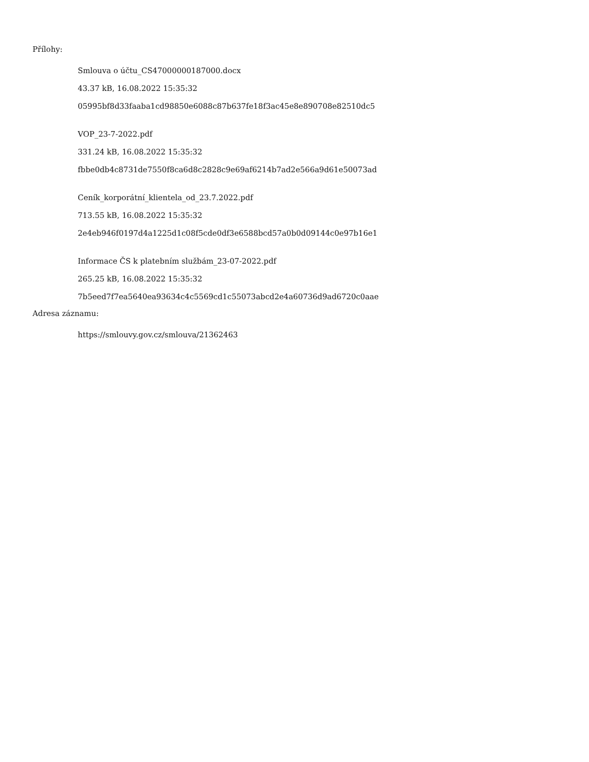Přílohy:
Smlouva o účtu_CS47000000187000.docx
43.37 kB, 16.08.2022 15:35:32
05995bf8d33faaba1cd98850e6088c87b637fe18f3ac45e8e890708e82510dc5
VOP_23-7-2022.pdf
331.24 kB, 16.08.2022 15:35:32
fbbe0db4c8731de7550f8ca6d8c2828c9e69af6214b7ad2e566a9d61e50073ad
Ceník_korporátní_klientela_od_23.7.2022.pdf
713.55 kB, 16.08.2022 15:35:32
2e4eb946f0197d4a1225d1c08f5cde0df3e6588bcd57a0b0d09144c0e97b16e1
Informace ČS k platebním službám_23-07-2022.pdf
265.25 kB, 16.08.2022 15:35:32
7b5eed7f7ea5640ea93634c4c5569cd1c55073abcd2e4a60736d9ad6720c0aae
Adresa záznamu:
https://smlouvy.gov.cz/smlouva/21362463